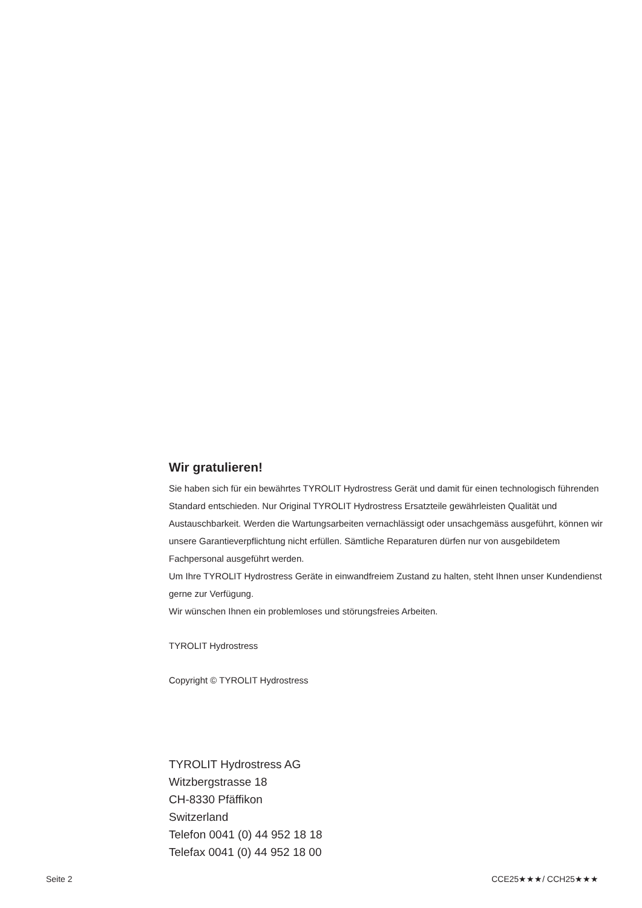Wir gratulieren!
Sie haben sich für ein bewährtes TYROLIT Hydrostress Gerät und damit für einen technologisch führenden Standard entschieden. Nur Original TYROLIT Hydrostress Ersatzteile gewährleisten Qualität und Austauschbarkeit. Werden die Wartungsarbeiten vernachlässigt oder unsachgemäss ausgeführt, können wir unsere Garantieverpflichtung nicht erfüllen. Sämtliche Reparaturen dürfen nur von ausgebildetem Fachpersonal ausgeführt werden.
Um Ihre TYROLIT Hydrostress Geräte in einwandfreiem Zustand zu halten, steht Ihnen unser Kundendienst gerne zur Verfügung.
Wir wünschen Ihnen ein problemloses und störungsfreies Arbeiten.
TYROLIT Hydrostress
Copyright © TYROLIT Hydrostress
TYROLIT Hydrostress AG
Witzbergstrasse 18
CH-8330 Pfäffikon
Switzerland
Telefon 0041 (0) 44 952 18 18
Telefax 0041 (0) 44 952 18 00
Seite 2 CCE25★★★/ CCH25★★★